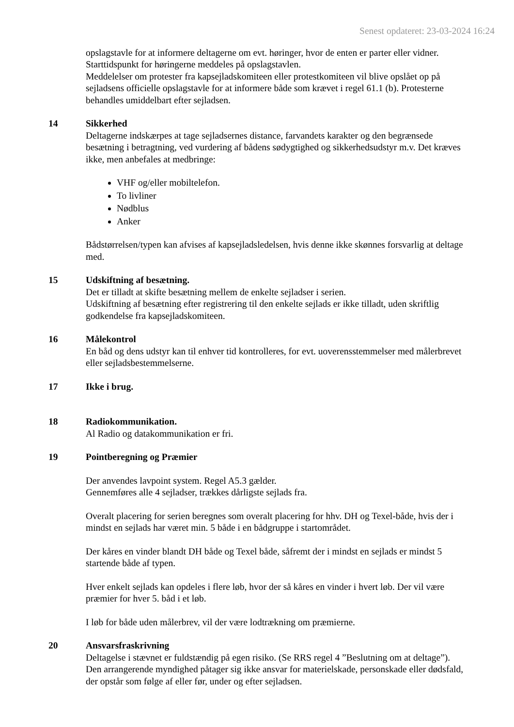Senest opdateret: 23-03-2024 16:24
opslagstavle for at informere deltagerne om evt. høringer, hvor de enten er parter eller vidner. Starttidspunkt for høringerne meddeles på opslagstavlen.
Meddelelser om protester fra kapsejladskomiteen eller protestkomiteen vil blive opslået op på sejladsens officielle opslagstavle for at informere både som krævet i regel 61.1 (b). Protesterne behandles umiddelbart efter sejladsen.
14 Sikkerhed
Deltagerne indskærpes at tage sejladsernes distance, farvandets karakter og den begrænsede besætning i betragtning, ved vurdering af bådens sødygtighed og sikkerhedsudstyr m.v. Det kræves ikke, men anbefales at medbringe:
VHF og/eller mobiltelefon.
To livliner
Nødblus
Anker
Bådstørrelsen/typen kan afvises af kapsejladsledelsen, hvis denne ikke skønnes forsvarlig at deltage med.
15 Udskiftning af besætning.
Det er tilladt at skifte besætning mellem de enkelte sejladser i serien.
Udskiftning af besætning efter registrering til den enkelte sejlads er ikke tilladt, uden skriftlig godkendelse fra kapsejladskomiteen.
16 Målekontrol
En båd og dens udstyr kan til enhver tid kontrolleres, for evt. uoverensstemmelser med målerbrevet eller sejladsbestemmelserne.
17 Ikke i brug.
18 Radiokommunikation.
Al Radio og datakommunikation er fri.
19 Pointberegning og Præmier
Der anvendes lavpoint system. Regel A5.3 gælder.
Gennemføres alle 4 sejladser, trækkes dårligste sejlads fra.
Overalt placering for serien beregnes som overalt placering for hhv. DH og Texel-både, hvis der i mindst en sejlads har været min. 5 både i en bådgruppe i startområdet.
Der kåres en vinder blandt DH både og Texel både, såfremt der i mindst en sejlads er mindst 5 startende både af typen.
Hver enkelt sejlads kan opdeles i flere løb, hvor der så kåres en vinder i hvert løb. Der vil være præmier for hver 5. båd i et løb.
I løb for både uden målerbrev, vil der være lodtrækning om præmierne.
20 Ansvarsfraskrivning
Deltagelse i stævnet er fuldstændig på egen risiko. (Se RRS regel 4 ”Beslutning om at deltage”). Den arrangerende myndighed påtager sig ikke ansvar for materielskade, personskade eller dødsfald, der opstår som følge af eller før, under og efter sejladsen.